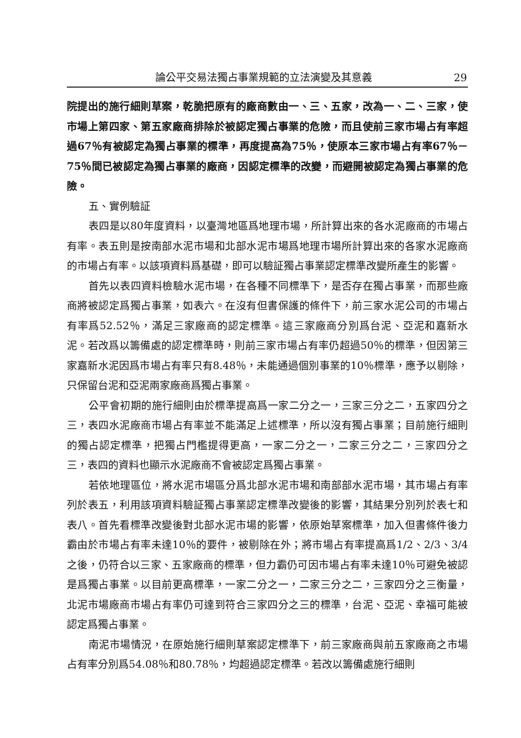論公平交易法獨占事業規範的立法演變及其意義 29
院提出的施行細則草案，乾脆把原有的廠商數由一、三、五家，改為一、二、三家，使市場上第四家、第五家廠商排除於被認定獨占事業的危險，而且使前三家市場占有率超過67％有被認定為獨占事業的標準，再度提高為75％，使原本三家市場占有率67％－75％間已被認定為獨占事業的廠商，因認定標準的改變，而避開被認定為獨占事業的危險。
五、實例驗証
表四是以80年度資料，以臺灣地區爲地理市場，所計算出來的各水泥廠商的市場占有率。表五則是按南部水泥市場和北部水泥市場爲地理市場所計算出來的各家水泥廠商的市場占有率。以該項資料爲基礎，即可以驗証獨占事業認定標準改變所產生的影響。
首先以表四資料檢驗水泥市場，在各種不同標準下，是否存在獨占事業，而那些廠商將被認定爲獨占事業，如表六。在沒有但書保護的條件下，前三家水泥公司的市場占有率爲52.52％，滿足三家廠商的認定標準。這三家廠商分別爲台泥、亞泥和嘉新水泥。若改爲以籌備處的認定標準時，則前三家市場占有率仍超過50％的標準，但因第三家嘉新水泥因爲市場占有率只有8.48％，未能通過個別事業的10％標準，應予以剔除，只保留台泥和亞泥兩家廠商爲獨占事業。
公平會初期的施行細則由於標準提高爲一家二分之一，三家三分之二，五家四分之三，表四水泥廠商市場占有率並不能滿足上述標準，所以沒有獨占事業；目前施行細則的獨占認定標準，把獨占門檻提得更高，一家二分之一，二家三分之二，三家四分之三，表四的資料也顯示水泥廠商不會被認定爲獨占事業。
若依地理區位，將水泥市場區分爲北部水泥市場和南部部水泥市場，其市場占有率列於表五，利用該項資料驗証獨占事業認定標準改變後的影響，其結果分別列於表七和表八。首先看標準改變後對北部水泥市場的影響，依原始草案標準，加入但書條件後力霸由於市場占有率未達10％的要件，被剔除在外；將市場占有率提高爲1/2、2/3、3/4 之後，仍符合以三家、五家廠商的標準，但力霸仍可因市場占有率未達10％可避免被認是爲獨占事業。以目前更高標準，一家二分之一，二家三分之二，三家四分之三衡量，北泥市場廠商市場占有率仍可達到符合三家四分之三的標準，台泥、亞泥、幸福可能被認定爲獨占事業。
南泥市場情況，在原始施行細則草案認定標準下，前三家廠商與前五家廠商之市場占有率分別爲54.08％和80.78％，均超過認定標準。若改以籌備處施行細則